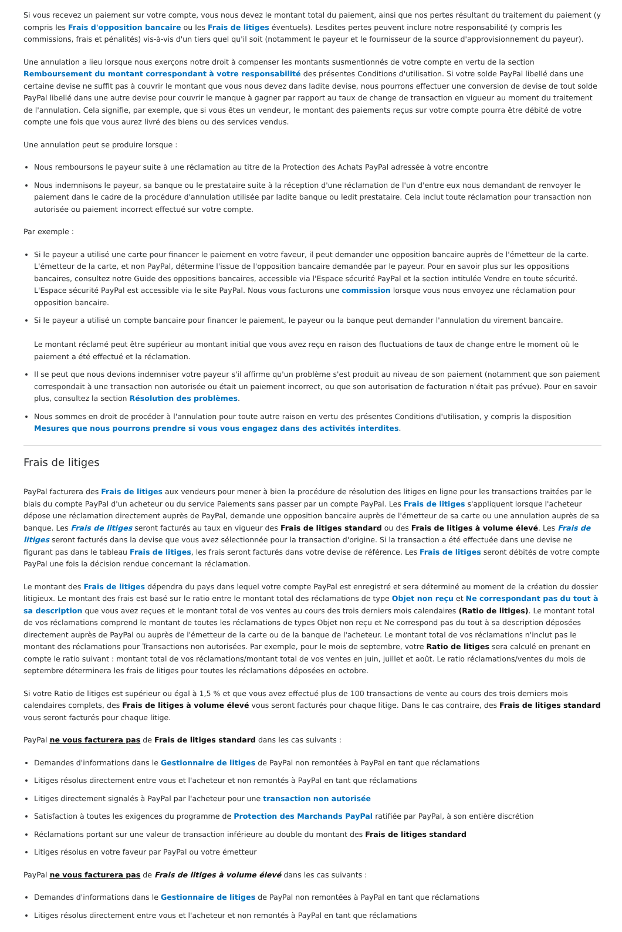Si vous recevez un paiement sur votre compte, vous nous devez le montant total du paiement, ainsi que nos pertes résultant du traitement du paiement (y compris les Frais d'opposition bancaire ou les Frais de litiges éventuels). Lesdites pertes peuvent inclure notre responsabilité (y compris les commissions, frais et pénalités) vis-à-vis d'un tiers quel qu'il soit (notamment le payeur et le fournisseur de la source d'approvisionnement du payeur).
Une annulation a lieu lorsque nous exerçons notre droit à compenser les montants susmentionnés de votre compte en vertu de la section Remboursement du montant correspondant à votre responsabilité des présentes Conditions d'utilisation. Si votre solde PayPal libellé dans une certaine devise ne suffit pas à couvrir le montant que vous nous devez dans ladite devise, nous pourrons effectuer une conversion de devise de tout solde PayPal libellé dans une autre devise pour couvrir le manque à gagner par rapport au taux de change de transaction en vigueur au moment du traitement de l'annulation. Cela signifie, par exemple, que si vous êtes un vendeur, le montant des paiements reçus sur votre compte pourra être débité de votre compte une fois que vous aurez livré des biens ou des services vendus.
Une annulation peut se produire lorsque :
Nous remboursons le payeur suite à une réclamation au titre de la Protection des Achats PayPal adressée à votre encontre
Nous indemnisons le payeur, sa banque ou le prestataire suite à la réception d'une réclamation de l'un d'entre eux nous demandant de renvoyer le paiement dans le cadre de la procédure d'annulation utilisée par ladite banque ou ledit prestataire. Cela inclut toute réclamation pour transaction non autorisée ou paiement incorrect effectué sur votre compte.
Par exemple :
Si le payeur a utilisé une carte pour financer le paiement en votre faveur, il peut demander une opposition bancaire auprès de l'émetteur de la carte. L'émetteur de la carte, et non PayPal, détermine l'issue de l'opposition bancaire demandée par le payeur. Pour en savoir plus sur les oppositions bancaires, consultez notre Guide des oppositions bancaires, accessible via l'Espace sécurité PayPal et la section intitulée Vendre en toute sécurité. L'Espace sécurité PayPal est accessible via le site PayPal. Nous vous facturons une commission lorsque vous nous envoyez une réclamation pour opposition bancaire.
Si le payeur a utilisé un compte bancaire pour financer le paiement, le payeur ou la banque peut demander l'annulation du virement bancaire.
Le montant réclamé peut être supérieur au montant initial que vous avez reçu en raison des fluctuations de taux de change entre le moment où le paiement a été effectué et la réclamation.
Il se peut que nous devions indemniser votre payeur s'il affirme qu'un problème s'est produit au niveau de son paiement (notamment que son paiement correspondait à une transaction non autorisée ou était un paiement incorrect, ou que son autorisation de facturation n'était pas prévue). Pour en savoir plus, consultez la section Résolution des problèmes.
Nous sommes en droit de procéder à l'annulation pour toute autre raison en vertu des présentes Conditions d'utilisation, y compris la disposition Mesures que nous pourrons prendre si vous vous engagez dans des activités interdites.
Frais de litiges
PayPal facturera des Frais de litiges aux vendeurs pour mener à bien la procédure de résolution des litiges en ligne pour les transactions traitées par le biais du compte PayPal d'un acheteur ou du service Paiements sans passer par un compte PayPal. Les Frais de litiges s'appliquent lorsque l'acheteur dépose une réclamation directement auprès de PayPal, demande une opposition bancaire auprès de l'émetteur de sa carte ou une annulation auprès de sa banque. Les Frais de litiges seront facturés au taux en vigueur des Frais de litiges standard ou des Frais de litiges à volume élevé. Les Frais de litiges seront facturés dans la devise que vous avez sélectionnée pour la transaction d'origine. Si la transaction a été effectuée dans une devise ne figurant pas dans le tableau Frais de litiges, les frais seront facturés dans votre devise de référence. Les Frais de litiges seront débités de votre compte PayPal une fois la décision rendue concernant la réclamation.
Le montant des Frais de litiges dépendra du pays dans lequel votre compte PayPal est enregistré et sera déterminé au moment de la création du dossier litigieux. Le montant des frais est basé sur le ratio entre le montant total des réclamations de type Objet non reçu et Ne correspondant pas du tout à sa description que vous avez reçues et le montant total de vos ventes au cours des trois derniers mois calendaires (Ratio de litiges). Le montant total de vos réclamations comprend le montant de toutes les réclamations de types Objet non reçu et Ne correspond pas du tout à sa description déposées directement auprès de PayPal ou auprès de l'émetteur de la carte ou de la banque de l'acheteur. Le montant total de vos réclamations n'inclut pas le montant des réclamations pour Transactions non autorisées. Par exemple, pour le mois de septembre, votre Ratio de litiges sera calculé en prenant en compte le ratio suivant : montant total de vos réclamations/montant total de vos ventes en juin, juillet et août. Le ratio réclamations/ventes du mois de septembre déterminera les frais de litiges pour toutes les réclamations déposées en octobre.
Si votre Ratio de litiges est supérieur ou égal à 1,5 % et que vous avez effectué plus de 100 transactions de vente au cours des trois derniers mois calendaires complets, des Frais de litiges à volume élevé vous seront facturés pour chaque litige. Dans le cas contraire, des Frais de litiges standard vous seront facturés pour chaque litige.
PayPal ne vous facturera pas de Frais de litiges standard dans les cas suivants :
Demandes d'informations dans le Gestionnaire de litiges de PayPal non remontées à PayPal en tant que réclamations
Litiges résolus directement entre vous et l'acheteur et non remontés à PayPal en tant que réclamations
Litiges directement signalés à PayPal par l'acheteur pour une transaction non autorisée
Satisfaction à toutes les exigences du programme de Protection des Marchands PayPal ratifiée par PayPal, à son entière discrétion
Réclamations portant sur une valeur de transaction inférieure au double du montant des Frais de litiges standard
Litiges résolus en votre faveur par PayPal ou votre émetteur
PayPal ne vous facturera pas de Frais de litiges à volume élevé dans les cas suivants :
Demandes d'informations dans le Gestionnaire de litiges de PayPal non remontées à PayPal en tant que réclamations
Litiges résolus directement entre vous et l'acheteur et non remontés à PayPal en tant que réclamations